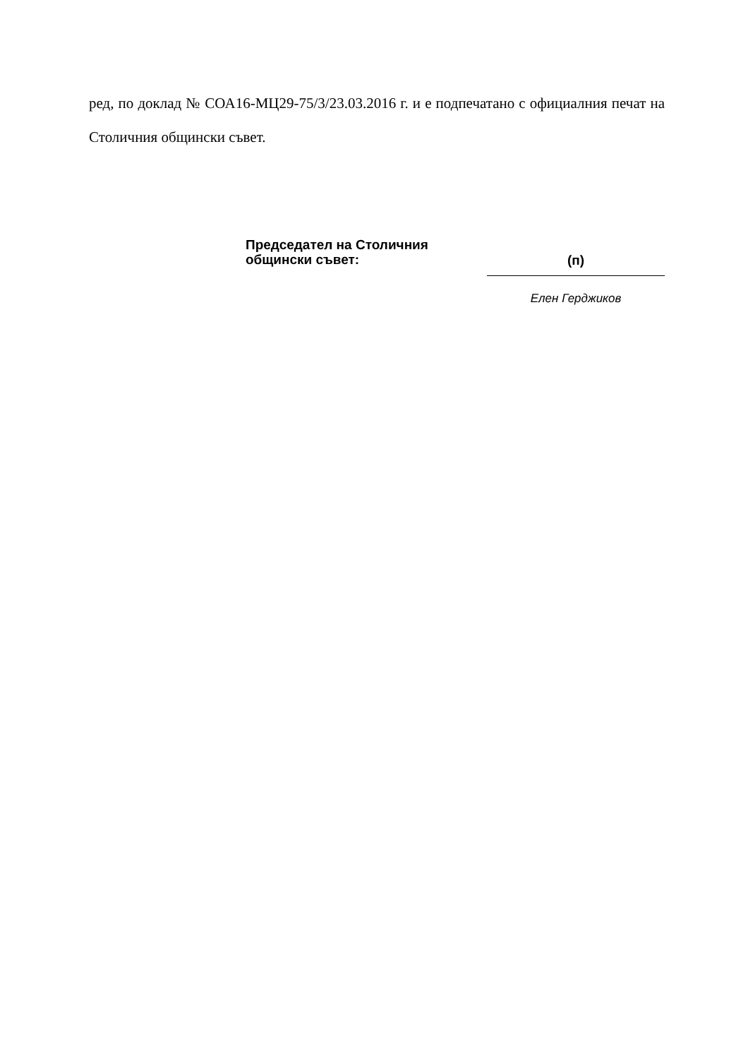ред, по доклад № СОА16-МЦ29-75/3/23.03.2016 г. и е подпечатано с официалния печат на Столичния общински съвет.
Председател на Столичния
общински съвет:
(п)
Елен Герджиков